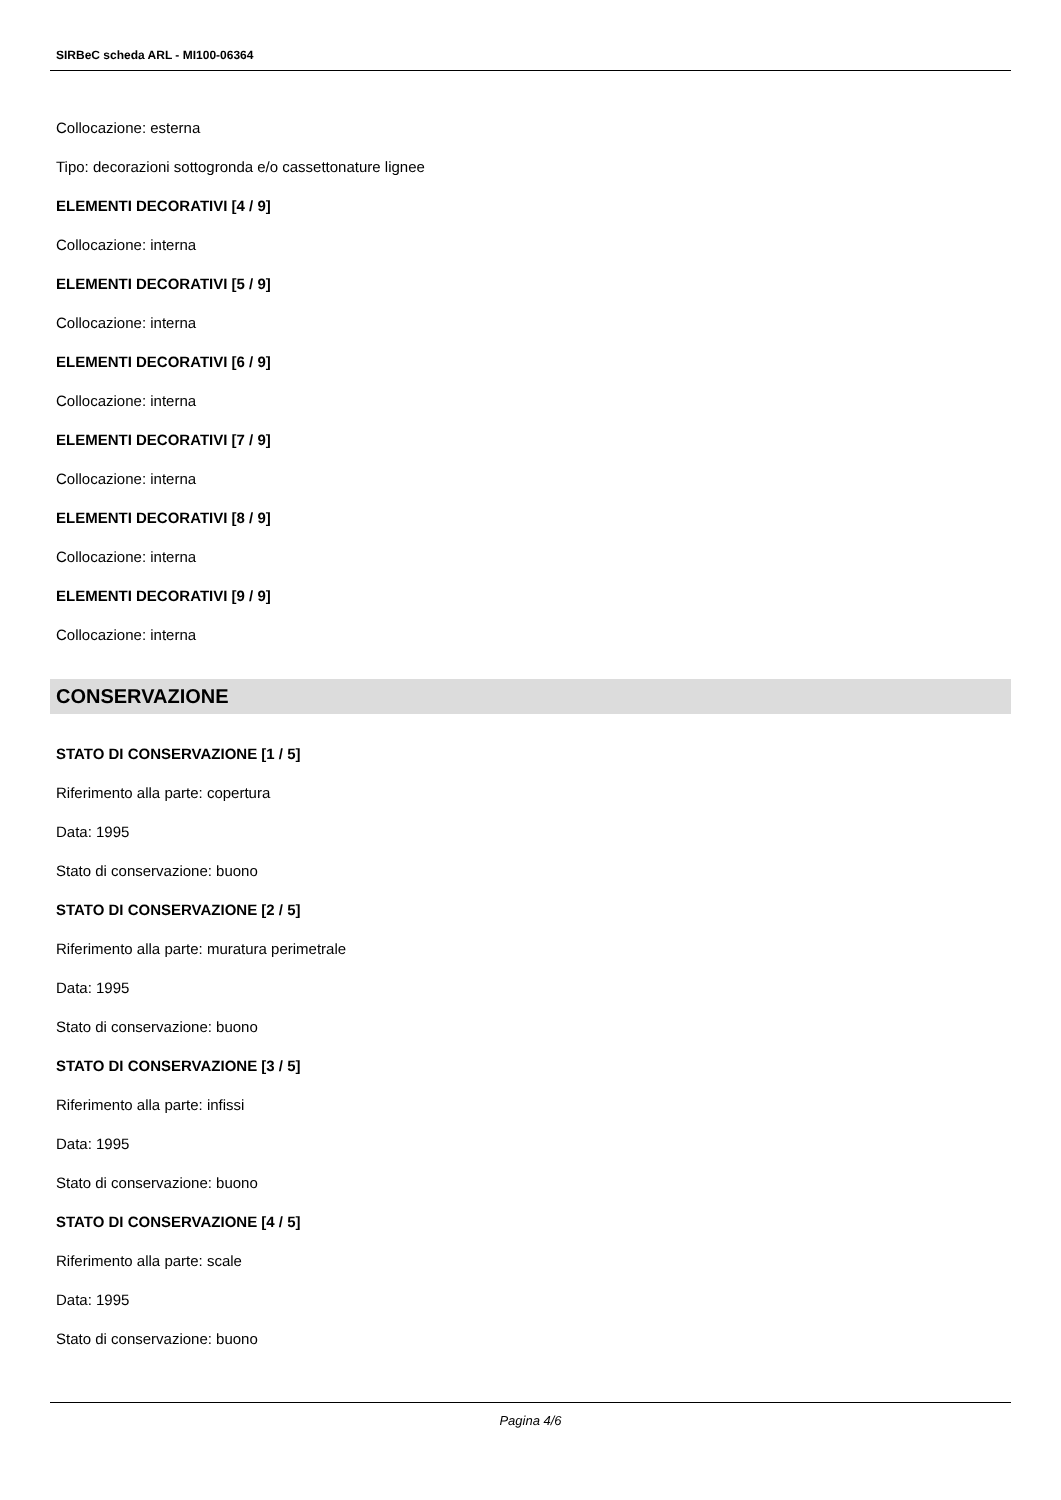SIRBeC scheda ARL - MI100-06364
Collocazione: esterna
Tipo: decorazioni sottogronda e/o cassettonature lignee
ELEMENTI DECORATIVI [4 / 9]
Collocazione: interna
ELEMENTI DECORATIVI [5 / 9]
Collocazione: interna
ELEMENTI DECORATIVI [6 / 9]
Collocazione: interna
ELEMENTI DECORATIVI [7 / 9]
Collocazione: interna
ELEMENTI DECORATIVI [8 / 9]
Collocazione: interna
ELEMENTI DECORATIVI [9 / 9]
Collocazione: interna
CONSERVAZIONE
STATO DI CONSERVAZIONE [1 / 5]
Riferimento alla parte: copertura
Data: 1995
Stato di conservazione: buono
STATO DI CONSERVAZIONE [2 / 5]
Riferimento alla parte: muratura perimetrale
Data: 1995
Stato di conservazione: buono
STATO DI CONSERVAZIONE [3 / 5]
Riferimento alla parte: infissi
Data: 1995
Stato di conservazione: buono
STATO DI CONSERVAZIONE [4 / 5]
Riferimento alla parte: scale
Data: 1995
Stato di conservazione: buono
Pagina 4/6